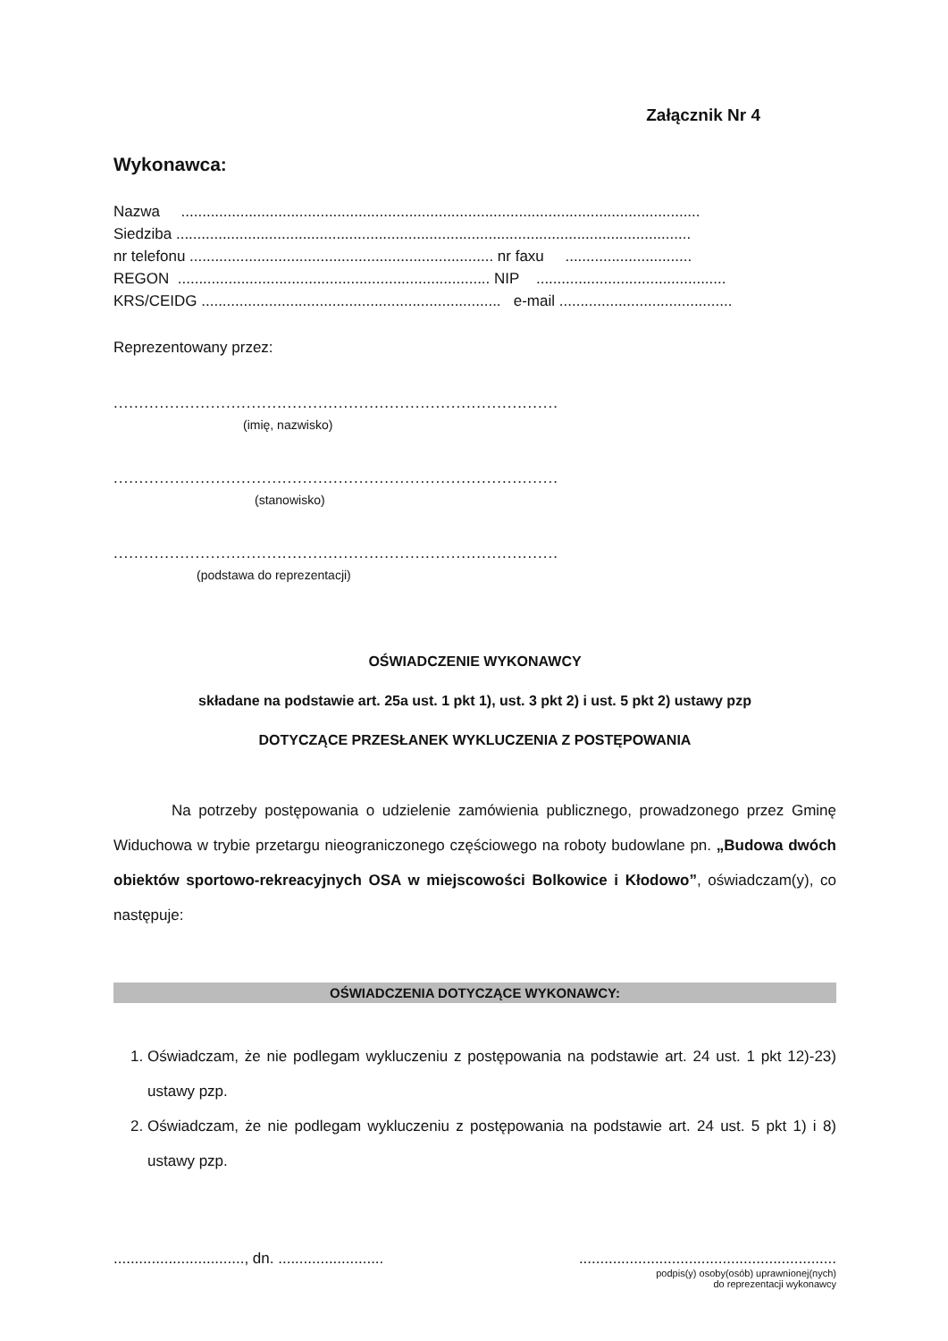Załącznik Nr 4
Wykonawca:
Nazwa ...........................................................................................................................
Siedziba ..........................................................................................................................
nr telefonu ........................................................................ nr faxu ..............................
REGON .......................................................................... NIP .............................................
KRS/CEIDG ....................................................................... e-mail .........................................
Reprezentowany przez:
.......................................................................................
(imię, nazwisko)
.......................................................................................
(stanowisko)
.......................................................................................
(podstawa do reprezentacji)
OŚWIADCZENIE WYKONAWCY
składane na podstawie art. 25a ust. 1 pkt 1), ust. 3 pkt 2) i ust. 5 pkt 2) ustawy pzp
DOTYCZĄCE PRZESŁANEK WYKLUCZENIA Z POSTĘPOWANIA
Na potrzeby postępowania o udzielenie zamówienia publicznego, prowadzonego przez Gminę Widuchowa w trybie przetargu nieograniczonego częściowego na roboty budowlane pn. „Budowa dwóch obiektów sportowo-rekreacyjnych OSA w miejscowości Bolkowice i Kłodowo”, oświadczam(y), co następuje:
OŚWIADCZENIA DOTYCZĄCE WYKONAWCY:
1. Oświadczam, że nie podlegam wykluczeniu z postępowania na podstawie art. 24 ust. 1 pkt 12)-23) ustawy pzp.
2. Oświadczam, że nie podlegam wykluczeniu z postępowania na podstawie art. 24 ust. 5 pkt 1) i 8) ustawy pzp.
..............................., dn. .........................
.............................................................
podpis(y) osoby(osób) uprawnionej(nych)
do reprezentacji wykonawcy